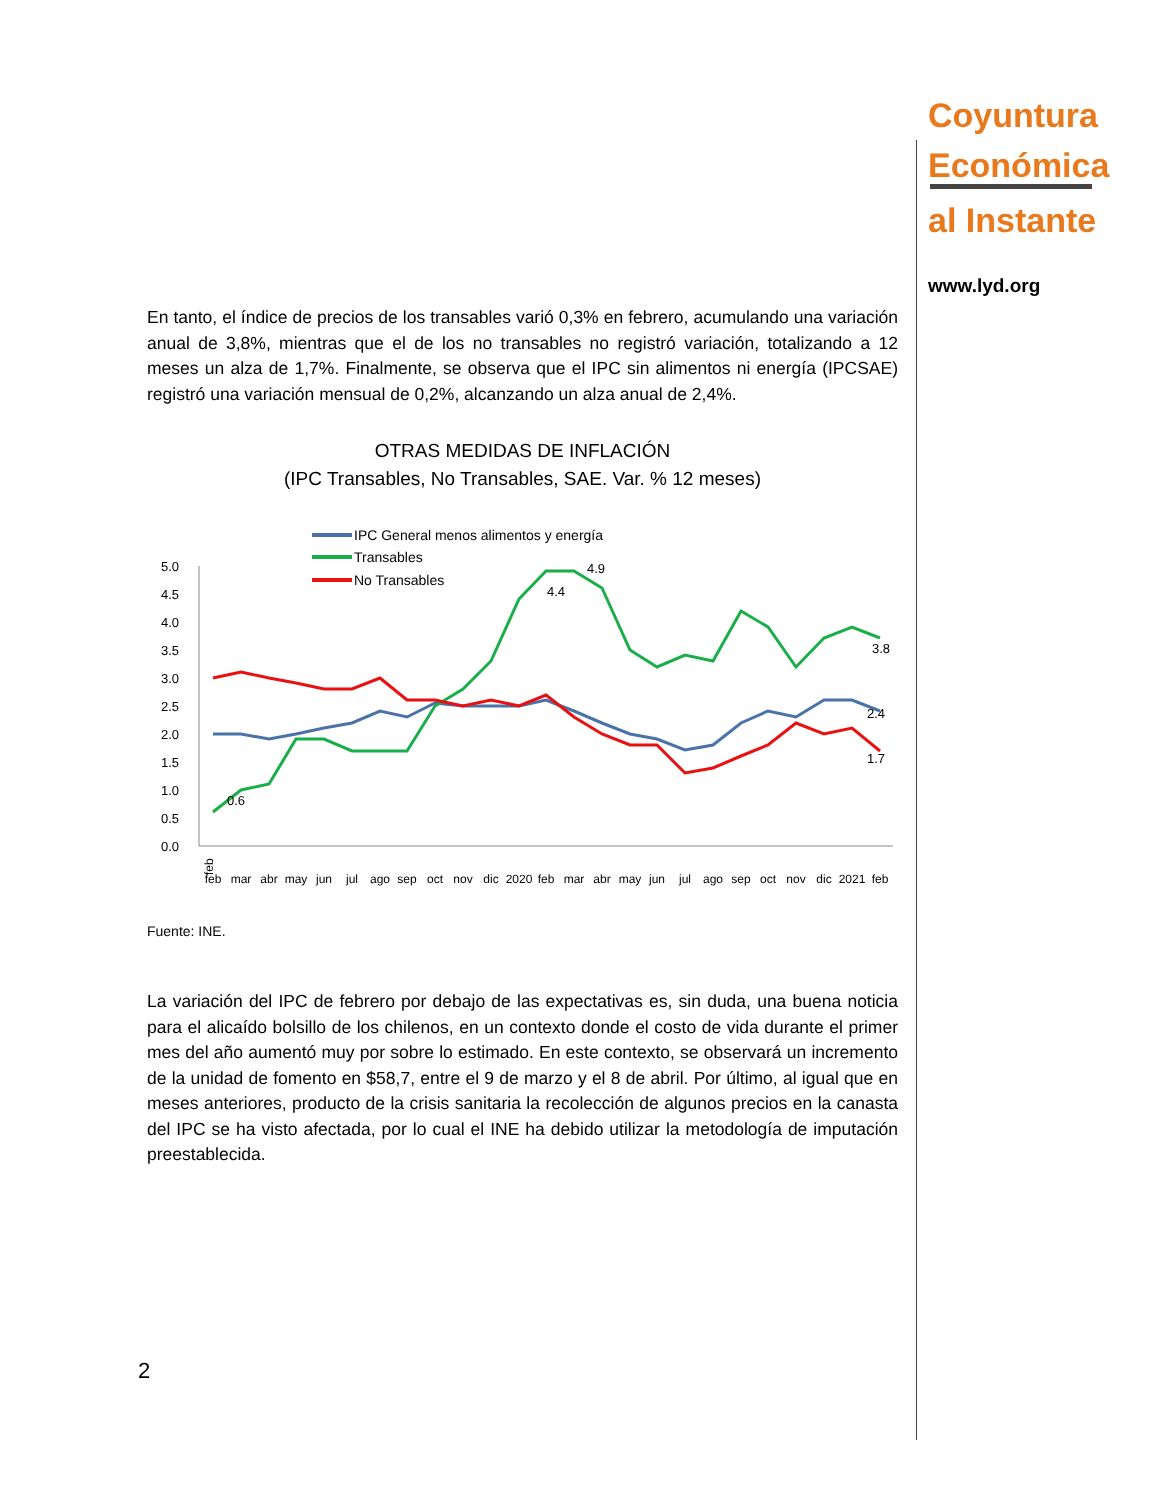Coyuntura
Económica
al Instante
www.lyd.org
En tanto, el índice de precios de los transables varió 0,3% en febrero, acumulando una variación anual de 3,8%, mientras que el de los no transables no registró variación, totalizando a 12 meses un alza de 1,7%. Finalmente, se observa que el IPC sin alimentos ni energía (IPCSAE) registró una variación mensual de 0,2%, alcanzando un alza anual de 2,4%.
OTRAS MEDIDAS DE INFLACIÓN
(IPC Transables, No Transables, SAE. Var. % 12 meses)
IPC General menos alimentos y energía
Transables
No Transables
0.0
0.5
1.0
1.5
2.0
2.5
3.0
3.5
4.0
4.5
5.0
feb
feb
mar
abr
may
jun
jul
ago
sep
oct
nov
dic
2020
feb
mar
abr
may
jun
jul
ago
sep
oct
nov
dic
2021
feb
0.6
4.4
4.9
3.8
2.4
1.7
Fuente: INE.
La variación del IPC de febrero por debajo de las expectativas es, sin duda, una buena noticia para el alicaído bolsillo de los chilenos, en un contexto donde el costo de vida durante el primer mes del año aumentó muy por sobre lo estimado. En este contexto, se observará un incremento de la unidad de fomento en $58,7, entre el 9 de marzo y el 8 de abril. Por último, al igual que en meses anteriores, producto de la crisis sanitaria la recolección de algunos precios en la canasta del IPC se ha visto afectada, por lo cual el INE ha debido utilizar la metodología de imputación preestablecida.
2